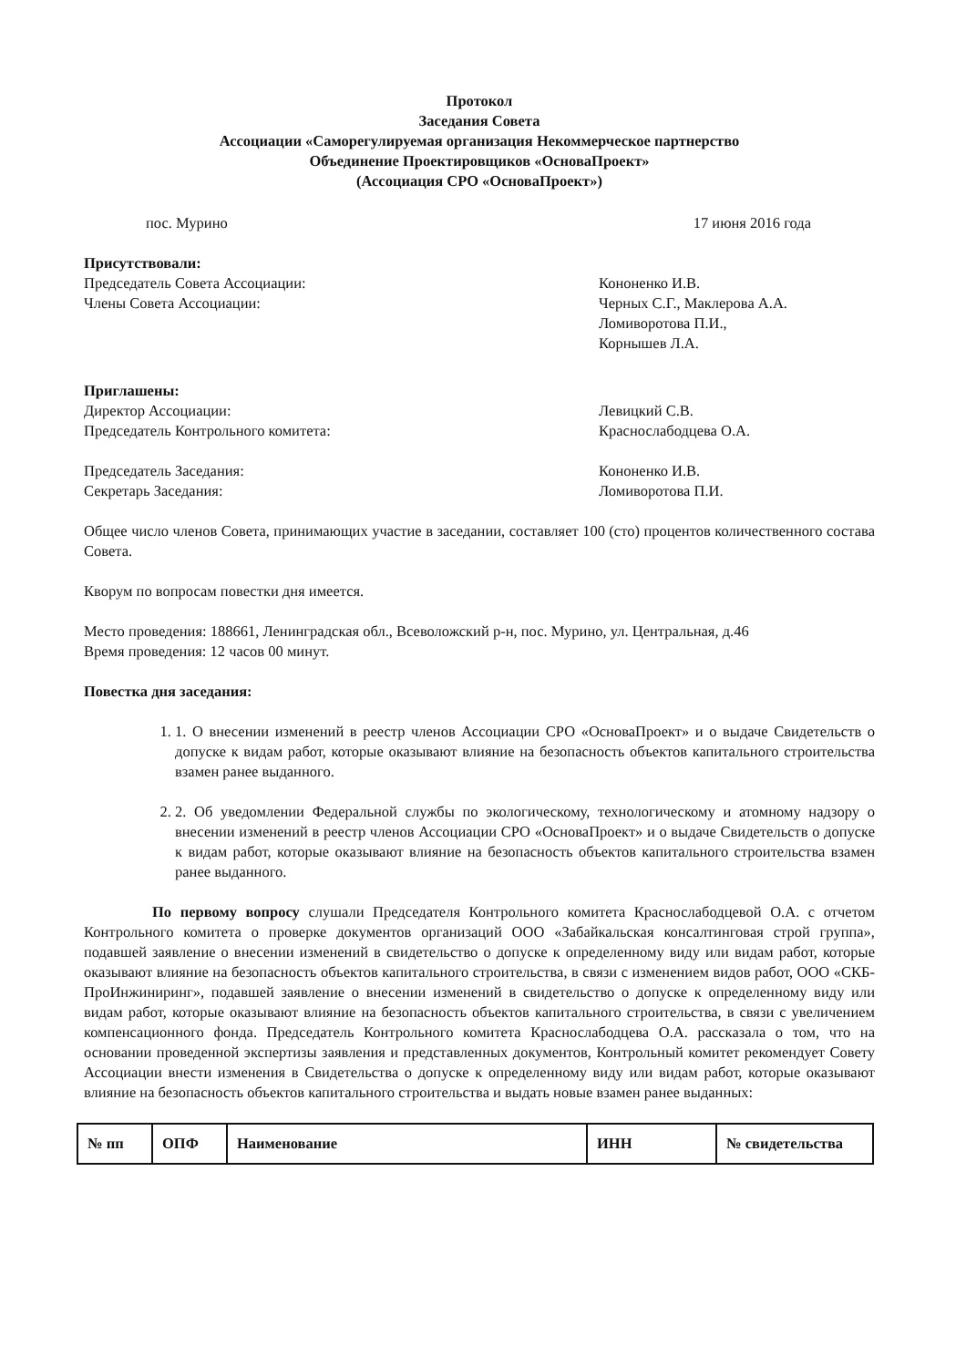Протокол
Заседания Совета
Ассоциации «Саморегулируемая организация Некоммерческое партнерство
Объединение Проектировщиков «ОсноваПроект»
(Ассоциация СРО «ОсноваПроект»)
пос. Мурино 17 июня 2016 года
Присутствовали:
Председатель Совета Ассоциации:
Члены Совета Ассоциации:
Кононенко И.В.
Черных С.Г., Маклерова А.А.
Ломиворотова П.И.,
Корнышев Л.А.
Приглашены:
Директор Ассоциации:
Председатель Контрольного комитета:
Левицкий С.В.
Краснослабодцева О.А.
Председатель Заседания:
Секретарь Заседания:
Кононенко И.В.
Ломиворотова П.И.
Общее число членов Совета, принимающих участие в заседании, составляет 100 (сто) процентов количественного состава Совета.
Кворум по вопросам повестки дня имеется.
Место проведения: 188661, Ленинградская обл., Всеволожский р-н, пос. Мурино, ул. Центральная, д.46
Время проведения: 12 часов 00 минут.
Повестка дня заседания:
1. 1. О внесении изменений в реестр членов Ассоциации СРО «ОсноваПроект» и о выдаче Свидетельств о допуске к видам работ, которые оказывают влияние на безопасность объектов капитального строительства взамен ранее выданного.
2. 2. Об уведомлении Федеральной службы по экологическому, технологическому и атомному надзору о внесении изменений в реестр членов Ассоциации СРО «ОсноваПроект» и о выдаче Свидетельств о допуске к видам работ, которые оказывают влияние на безопасность объектов капитального строительства взамен ранее выданного.
По первому вопросу слушали Председателя Контрольного комитета Краснослабодцевой О.А. с отчетом Контрольного комитета о проверке документов организаций ООО «Забайкальская консалтинговая строй группа», подавшей заявление о внесении изменений в свидетельство о допуске к определенному виду или видам работ, которые оказывают влияние на безопасность объектов капитального строительства, в связи с изменением видов работ, ООО «СКБ-ПроИнжиниринг», подавшей заявление о внесении изменений в свидетельство о допуске к определенному виду или видам работ, которые оказывают влияние на безопасность объектов капитального строительства, в связи с увеличением компенсационного фонда. Председатель Контрольного комитета Краснослабодцева О.А. рассказала о том, что на основании проведенной экспертизы заявления и представленных документов, Контрольный комитет рекомендует Совету Ассоциации внести изменения в Свидетельства о допуске к определенному виду или видам работ, которые оказывают влияние на безопасность объектов капитального строительства и выдать новые взамен ранее выданных:
| № пп | ОПФ | Наименование | ИНН | № свидетельства |